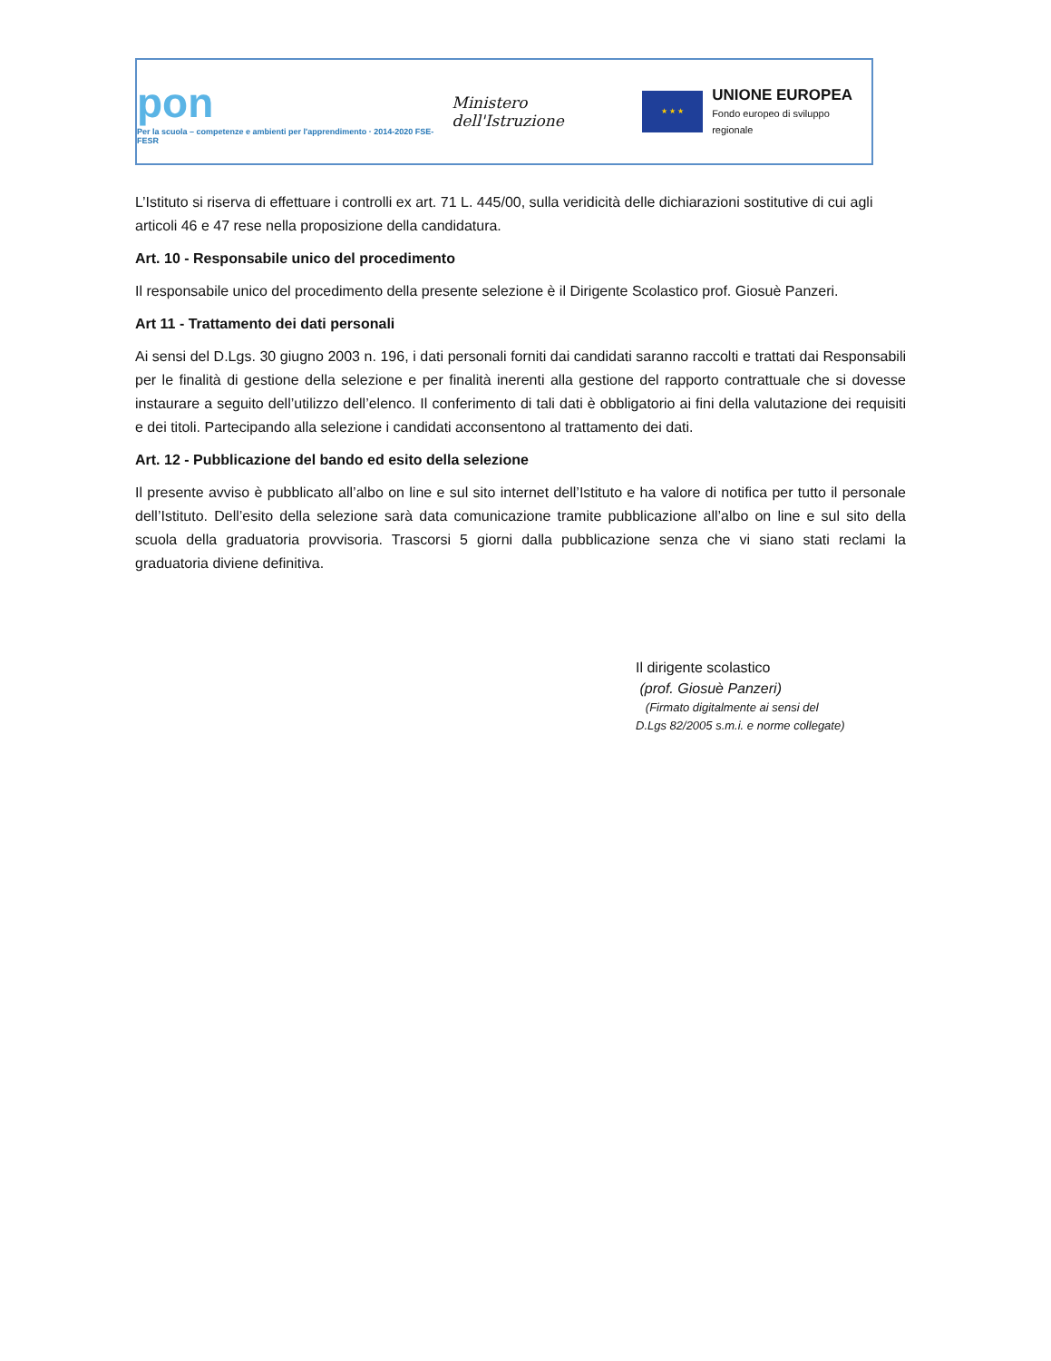pon
Per la scuola – competenze e ambienti per l'apprendimento · 2014-2020 FSE-FESR
Ministero dell'Istruzione
★ ★ ★
UNIONE EUROPEA
Fondo europeo di sviluppo regionale
L’Istituto si riserva di effettuare i controlli ex art. 71 L. 445/00, sulla veridicità delle dichiarazioni sostitutive di cui agli articoli 46 e 47 rese nella proposizione della candidatura.
Art. 10 - Responsabile unico del procedimento
Il responsabile unico del procedimento della presente selezione è il Dirigente Scolastico prof. Giosuè Panzeri.
Art 11 - Trattamento dei dati personali
Ai sensi del D.Lgs. 30 giugno 2003 n. 196, i dati personali forniti dai candidati saranno raccolti e trattati dai Responsabili per le finalità di gestione della selezione e per finalità inerenti alla gestione del rapporto contrattuale che si dovesse instaurare a seguito dell’utilizzo dell’elenco. Il conferimento di tali dati è obbligatorio ai fini della valutazione dei requisiti e dei titoli. Partecipando alla selezione i candidati acconsentono al trattamento dei dati.
Art. 12 - Pubblicazione del bando ed esito della selezione
Il presente avviso è pubblicato all’albo on line e sul sito internet dell’Istituto e ha valore di notifica per tutto il personale dell’Istituto. Dell’esito della selezione sarà data comunicazione tramite pubblicazione all’albo on line e sul sito della scuola della graduatoria provvisoria. Trascorsi 5 giorni dalla pubblicazione senza che vi siano stati reclami la graduatoria diviene definitiva.
Il dirigente scolastico
(prof. Giosuè Panzeri)
(Firmato digitalmente ai sensi del
D.Lgs 82/2005 s.m.i. e norme collegate)